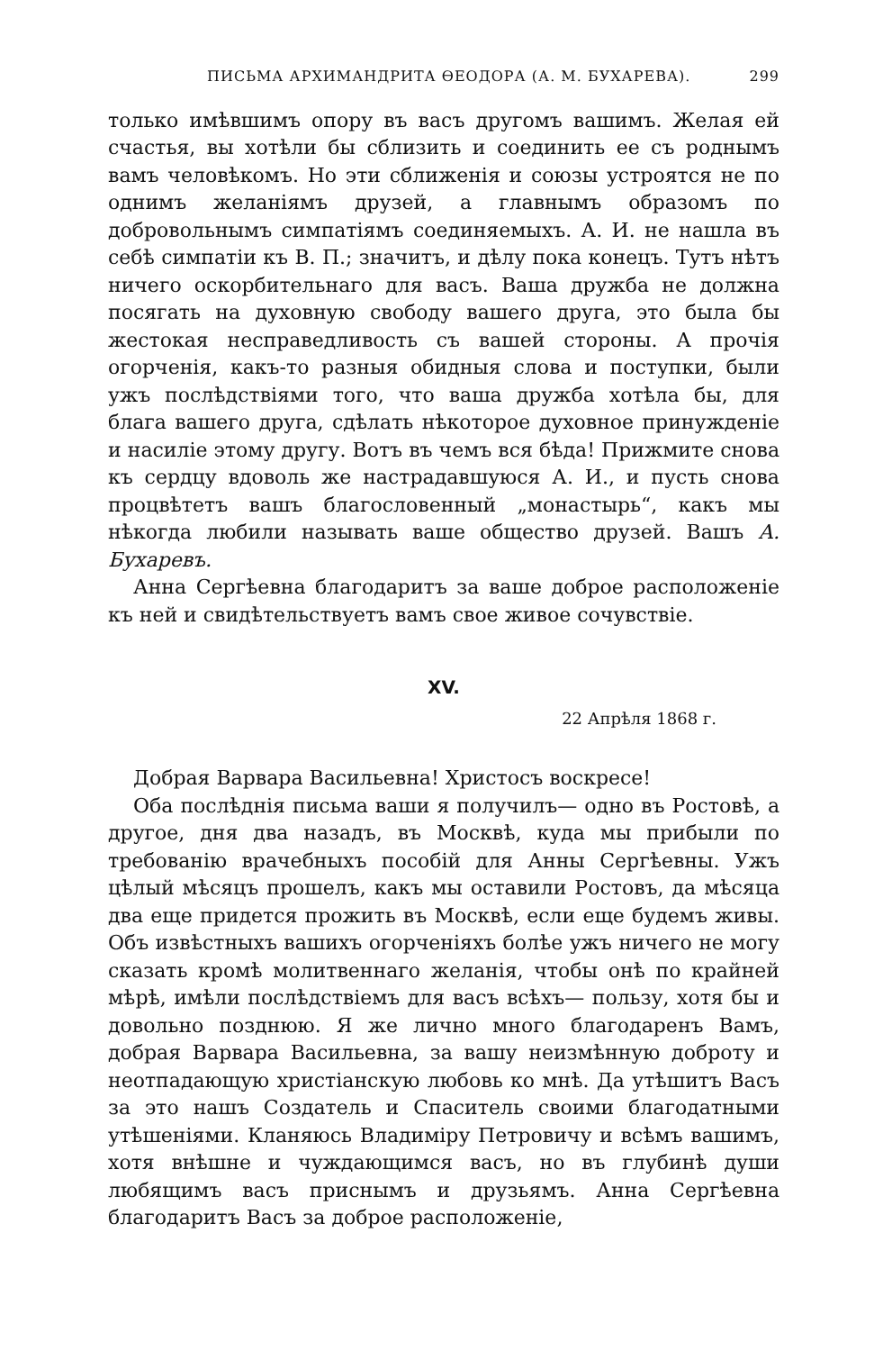ПИСЬМА АРХИМАНДРИТА ѲЕОДОРА (А. М. БУХАРЕВА). 299
только имѣвшимъ опору въ васъ другомъ вашимъ. Желая ей счастья, вы хотѣли бы сблизить и соединить ее съ роднымъ вамъ человѣкомъ. Но эти сближенія и союзы устроятся не по однимъ желаніямъ друзей, а главнымъ образомъ по добровольнымъ симпатіямъ соединяемыхъ. А. И. не нашла въ себѣ симпатіи къ В. П.; значитъ, и дѣлу пока конецъ. Тутъ нѣтъ ничего оскорбительнаго для васъ. Ваша дружба не должна посягать на духовную свободу вашего друга, это была бы жестокая несправедливость съ вашей стороны. А прочія огорченія, какъ-то разныя обидныя слова и поступки, были ужъ послѣдствіями того, что ваша дружба хотѣла бы, для блага вашего друга, сдѣлать нѣкоторое духовное принужденіе и насиліе этому другу. Вотъ въ чемъ вся бѣда! Прижмите снова къ сердцу вдоволь же настрадавшуюся А. И., и пусть снова процвѣтетъ вашъ благословенный „монастырь“, какъ мы нѣкогда любили называть ваше общество друзей. Вашъ А. Бухаревъ.
Анна Сергѣевна благодаритъ за ваше доброе расположеніе къ ней и свидѣтельствуетъ вамъ свое живое сочувствіе.
XV.
22 Апрѣля 1868 г.
Добрая Варвара Васильевна! Христосъ воскресе!
Оба послѣднія письма ваши я получилъ— одно въ Ростовѣ, а другое, дня два назадъ, въ Москвѣ, куда мы прибыли по требованію врачебныхъ пособій для Анны Сергѣевны. Ужъ цѣлый мѣсяцъ прошелъ, какъ мы оставили Ростовъ, да мѣсяца два еще придется прожить въ Москвѣ, если еще будемъ живы. Объ извѣстныхъ вашихъ огорченіяхъ болѣе ужъ ничего не могу сказать кромѣ молитвеннаго желанія, чтобы онѣ по крайней мѣрѣ, имѣли послѣдствіемъ для васъ всѣхъ— пользу, хотя бы и довольно позднюю. Я же лично много благодаренъ Вамъ, добрая Варвара Васильевна, за вашу неизмѣнную доброту и неотпадающую христіанскую любовь ко мнѣ. Да утѣшитъ Васъ за это нашъ Создатель и Спаситель своими благодатными утѣшеніями. Кланяюсь Владиміру Петровичу и всѣмъ вашимъ, хотя внѣшне и чуждающимся васъ, но въ глубинѣ души любящимъ васъ приснымъ и друзьямъ. Анна Сергѣевна благодаритъ Васъ за доброе расположеніе,